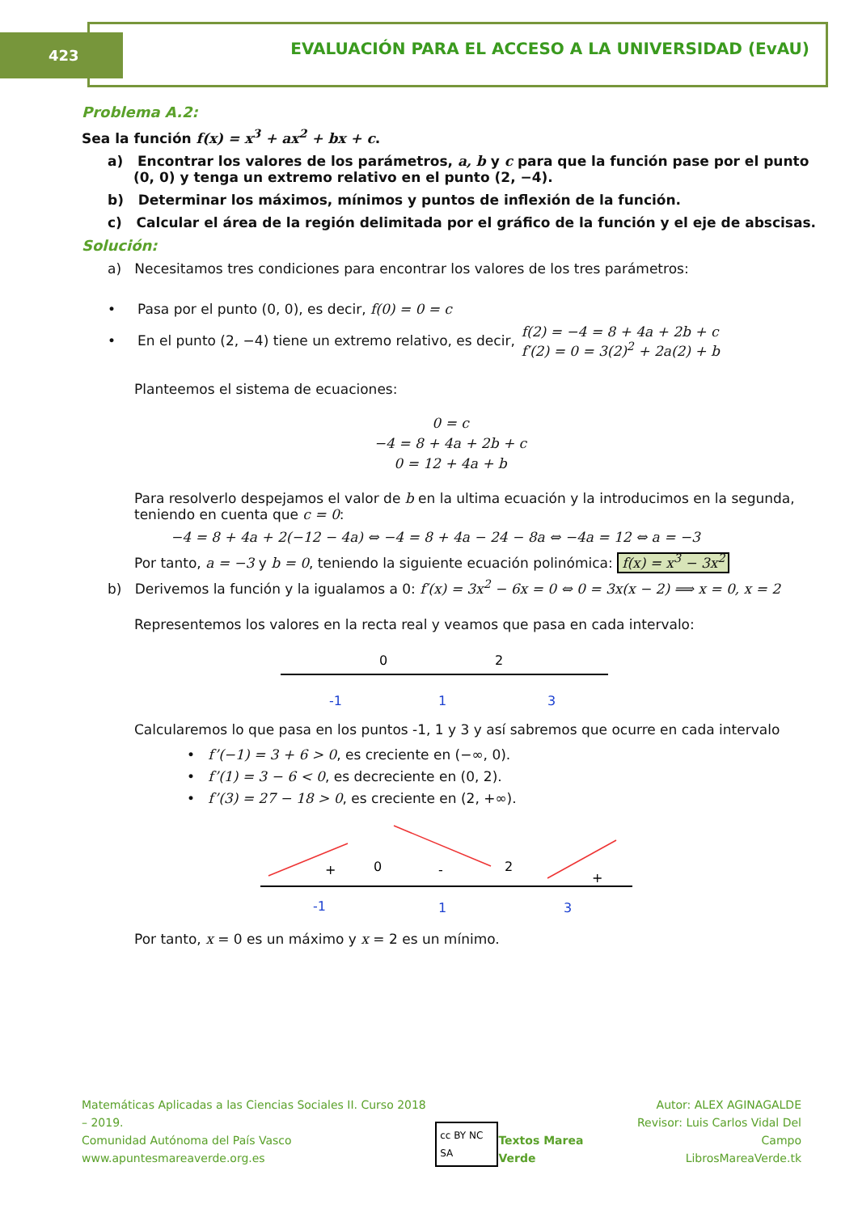423
EVALUACIÓN PARA EL ACCESO A LA UNIVERSIDAD (EvAU)
Problema A.2:
Sea la función f(x) = x<sup>3</sup> + ax<sup>2</sup> + bx + c.
a) Encontrar los valores de los parámetros, a, b y c para que la función pase por el punto (0, 0) y tenga un extremo relativo en el punto (2, −4).
b) Determinar los máximos, mínimos y puntos de inflexión de la función.
c) Calcular el área de la región delimitada por el gráfico de la función y el eje de abscisas.
Solución:
a) Necesitamos tres condiciones para encontrar los valores de los tres parámetros:
• Pasa por el punto (0, 0), es decir, f(0) = 0 = c
• En el punto (2, −4) tiene un extremo relativo, es decir, f(2) = −4 = 8 + 4a + 2b + c
f′(2) = 0 = 3(2)<sup>2</sup> + 2a(2) + b
Planteemos el sistema de ecuaciones:
0 = c
−4 = 8 + 4a + 2b + c
0 = 12 + 4a + b
Para resolverlo despejamos el valor de b en la ultima ecuación y la introducimos en la segunda, teniendo en cuenta que c = 0:
−4 = 8 + 4a + 2(−12 − 4a) ⇔ −4 = 8 + 4a − 24 − 8a ⇔ −4a = 12 ⇔ a = −3
Por tanto, a = −3 y b = 0, teniendo la siguiente ecuación polinómica: f(x) = x<sup>3</sup> − 3x<sup>2</sup>
b) Derivemos la función y la igualamos a 0: f′(x) = 3x<sup>2</sup> − 6x = 0 ⇔ 0 = 3x(x − 2) ⟹ x = 0, x = 2
Representemos los valores en la recta real y veamos que pasa en cada intervalo:
0
2
-1
1
3
Calcularemos lo que pasa en los puntos -1, 1 y 3 y así sabremos que ocurre en cada intervalo
• f’(−1) = 3 + 6 > 0, es creciente en (−∞, 0).
• f’(1) = 3 − 6 < 0, es decreciente en (0, 2).
• f’(3) = 27 − 18 > 0, es creciente en (2, +∞).
+
0
-
2
+
-1
1
3
Por tanto, x = 0 es un máximo y x = 2 es un mínimo.
Matemáticas Aplicadas a las Ciencias Sociales II. Curso 2018 – 2019.
Comunidad Autónoma del País Vasco
www.apuntesmareaverde.org.es
cc BY NC SA
Textos Marea Verde Autor: ALEX AGINAGALDE
Revisor: Luis Carlos Vidal Del Campo
LibrosMareaVerde.tk